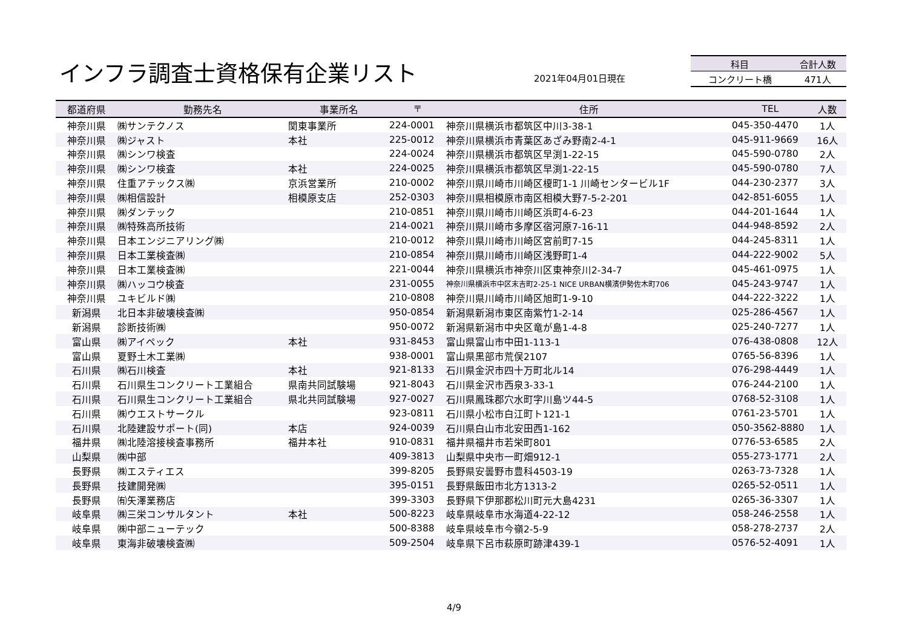インフラ調査士資格保有企業リスト 2021年04月01日現在
| 科目 | 合計人数 |
| --- | --- |
| コンクリート橋 | 471人 |
| 都道府県 | 勤務先名 | 事業所名 | 〒 | 住所 | TEL | 人数 |
| --- | --- | --- | --- | --- | --- | --- |
| 神奈川県 | ㈱サンテクノス | 関東事業所 | 224-0001 | 神奈川県横浜市都筑区中川3-38-1 | 045-350-4470 | 1人 |
| 神奈川県 | ㈱ジャスト | 本社 | 225-0012 | 神奈川県横浜市青葉区あざみ野南2-4-1 | 045-911-9669 | 16人 |
| 神奈川県 | ㈱シンワ検査 | | 224-0024 | 神奈川県横浜市都筑区早渕1-22-15 | 045-590-0780 | 2人 |
| 神奈川県 | ㈱シンワ検査 | 本社 | 224-0025 | 神奈川県横浜市都筑区早渕1-22-15 | 045-590-0780 | 7人 |
| 神奈川県 | 住重アテックス㈱ | 京浜営業所 | 210-0002 | 神奈川県川崎市川崎区榎町1-1 川崎センタービル1F | 044-230-2377 | 3人 |
| 神奈川県 | ㈱相信設計 | 相模原支店 | 252-0303 | 神奈川県相模原市南区相模大野7-5-2-201 | 042-851-6055 | 1人 |
| 神奈川県 | ㈱ダンテック | | 210-0851 | 神奈川県川崎市川崎区浜町4-6-23 | 044-201-1644 | 1人 |
| 神奈川県 | ㈱特殊高所技術 | | 214-0021 | 神奈川県川崎市多摩区宿河原7-16-11 | 044-948-8592 | 2人 |
| 神奈川県 | 日本エンジニアリング㈱ | | 210-0012 | 神奈川県川崎市川崎区宮前町7-15 | 044-245-8311 | 1人 |
| 神奈川県 | 日本工業検査㈱ | | 210-0854 | 神奈川県川崎市川崎区浅野町1-4 | 044-222-9002 | 5人 |
| 神奈川県 | 日本工業検査㈱ | | 221-0044 | 神奈川県横浜市神奈川区東神奈川2-34-7 | 045-461-0975 | 1人 |
| 神奈川県 | ㈱ハッコウ検査 | | 231-0055 | 神奈川県横浜市中区末吉町2-25-1 NICE URBAN横濱伊勢佐木町706 | 045-243-9747 | 1人 |
| 神奈川県 | ユキビルド㈱ | | 210-0808 | 神奈川県川崎市川崎区旭町1-9-10 | 044-222-3222 | 1人 |
| 新潟県 | 北日本非破壊検査㈱ | | 950-0854 | 新潟県新潟市東区南紫竹1-2-14 | 025-286-4567 | 1人 |
| 新潟県 | 診断技術㈱ | | 950-0072 | 新潟県新潟市中央区竜が島1-4-8 | 025-240-7277 | 1人 |
| 富山県 | ㈱アイペック | 本社 | 931-8453 | 富山県富山市中田1-113-1 | 076-438-0808 | 12人 |
| 富山県 | 夏野土木工業㈱ | | 938-0001 | 富山県黒部市荒俣2107 | 0765-56-8396 | 1人 |
| 石川県 | ㈱石川検査 | 本社 | 921-8133 | 石川県金沢市四十万町北ル14 | 076-298-4449 | 1人 |
| 石川県 | 石川県生コンクリート工業組合 | 県南共同試験場 | 921-8043 | 石川県金沢市西泉3-33-1 | 076-244-2100 | 1人 |
| 石川県 | 石川県生コンクリート工業組合 | 県北共同試験場 | 927-0027 | 石川県鳳珠郡穴水町字川島ツ44-5 | 0768-52-3108 | 1人 |
| 石川県 | ㈱ウエストサークル | | 923-0811 | 石川県小松市白江町ト121-1 | 0761-23-5701 | 1人 |
| 石川県 | 北陸建設サポート(同) | 本店 | 924-0039 | 石川県白山市北安田西1-162 | 050-3562-8880 | 1人 |
| 福井県 | ㈱北陸溶接検査事務所 | 福井本社 | 910-0831 | 福井県福井市若栄町801 | 0776-53-6585 | 2人 |
| 山梨県 | ㈱中部 | | 409-3813 | 山梨県中央市一町畑912-1 | 055-273-1771 | 2人 |
| 長野県 | ㈱エスティエス | | 399-8205 | 長野県安曇野市豊科4503-19 | 0263-73-7328 | 1人 |
| 長野県 | 技建開発㈱ | | 395-0151 | 長野県飯田市北方1313-2 | 0265-52-0511 | 1人 |
| 長野県 | ㈲矢澤業務店 | | 399-3303 | 長野県下伊那郡松川町元大島4231 | 0265-36-3307 | 1人 |
| 岐阜県 | ㈱三栄コンサルタント | 本社 | 500-8223 | 岐阜県岐阜市水海道4-22-12 | 058-246-2558 | 1人 |
| 岐阜県 | ㈱中部ニューテック | | 500-8388 | 岐阜県岐阜市今嶺2-5-9 | 058-278-2737 | 2人 |
| 岐阜県 | 東海非破壊検査㈱ | | 509-2504 | 岐阜県下呂市萩原町跡津439-1 | 0576-52-4091 | 1人 |
4/9